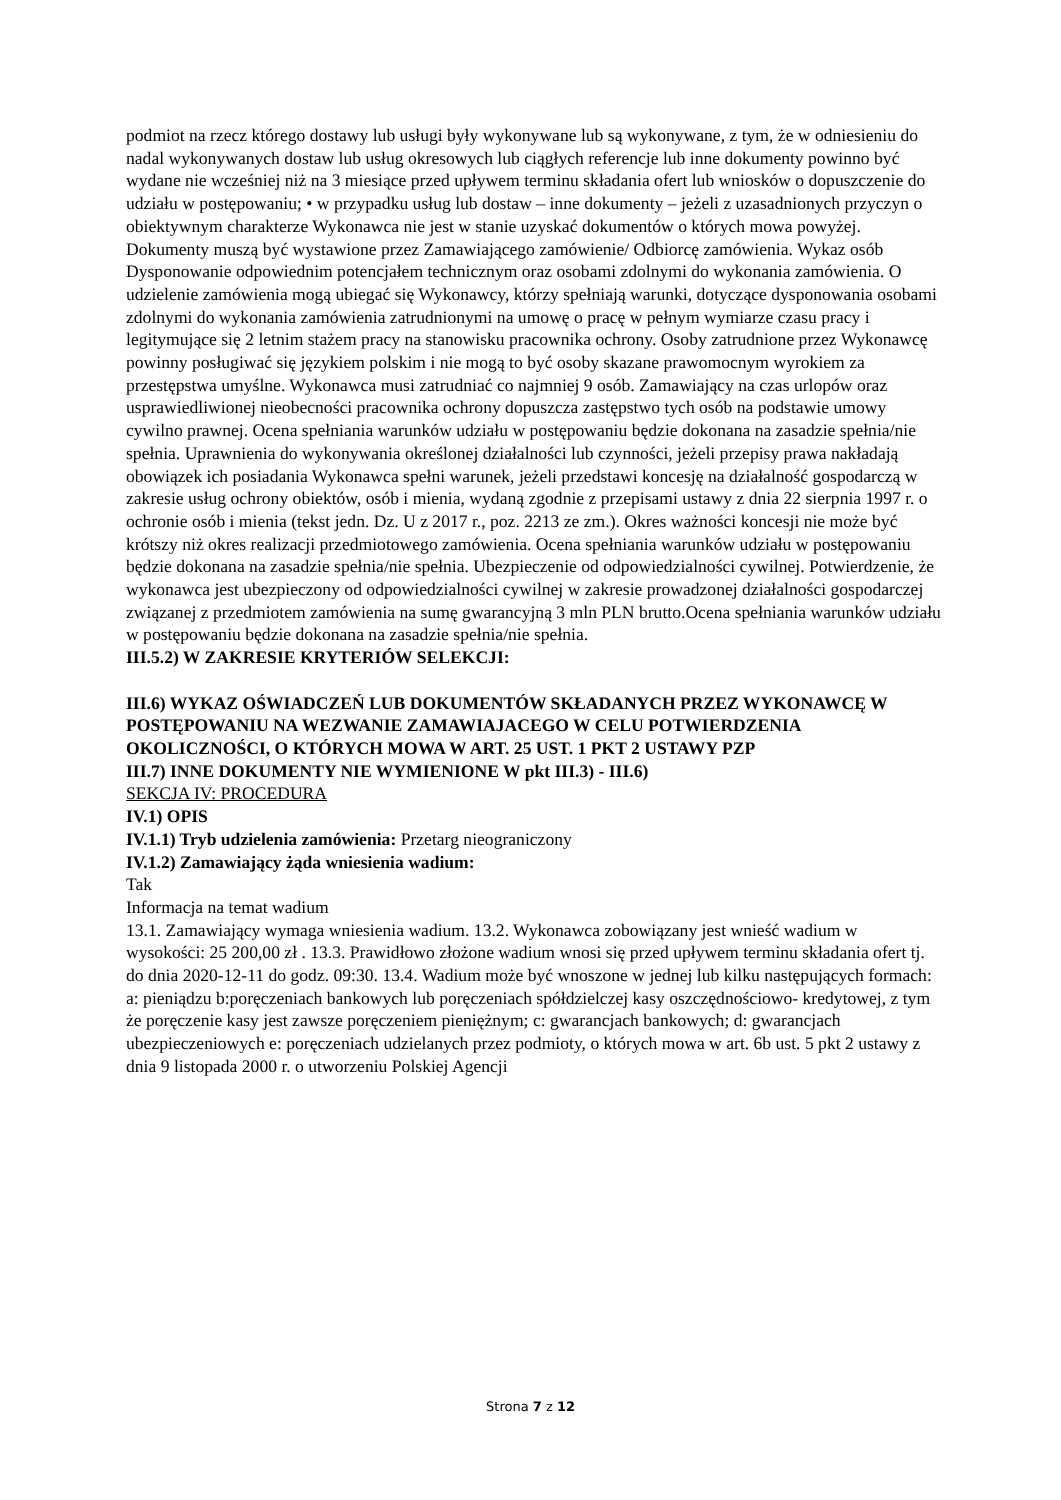podmiot na rzecz którego dostawy lub usługi były wykonywane lub są wykonywane, z tym, że w odniesieniu do nadal wykonywanych dostaw lub usług okresowych lub ciągłych referencje lub inne dokumenty powinno być wydane nie wcześniej niż na 3 miesiące przed upływem terminu składania ofert lub wniosków o dopuszczenie do udziału w postępowaniu; • w przypadku usług lub dostaw – inne dokumenty – jeżeli z uzasadnionych przyczyn o obiektywnym charakterze Wykonawca nie jest w stanie uzyskać dokumentów o których mowa powyżej. Dokumenty muszą być wystawione przez Zamawiającego zamówienie/ Odbiorcę zamówienia. Wykaz osób Dysponowanie odpowiednim potencjałem technicznym oraz osobami zdolnymi do wykonania zamówienia. O udzielenie zamówienia mogą ubiegać się Wykonawcy, którzy spełniają warunki, dotyczące dysponowania osobami zdolnymi do wykonania zamówienia zatrudnionymi na umowę o pracę w pełnym wymiarze czasu pracy i legitymujące się 2 letnim stażem pracy na stanowisku pracownika ochrony. Osoby zatrudnione przez Wykonawcę powinny posługiwać się językiem polskim i nie mogą to być osoby skazane prawomocnym wyrokiem za przestępstwa umyślne. Wykonawca musi zatrudniać co najmniej 9 osób. Zamawiający na czas urlopów oraz usprawiedliwionej nieobecności pracownika ochrony dopuszcza zastępstwo tych osób na podstawie umowy cywilno prawnej. Ocena spełniania warunków udziału w postępowaniu będzie dokonana na zasadzie spełnia/nie spełnia. Uprawnienia do wykonywania określonej działalności lub czynności, jeżeli przepisy prawa nakładają obowiązek ich posiadania Wykonawca spełni warunek, jeżeli przedstawi koncesję na działalność gospodarczą w zakresie usług ochrony obiektów, osób i mienia, wydaną zgodnie z przepisami ustawy z dnia 22 sierpnia 1997 r. o ochronie osób i mienia (tekst jedn. Dz. U z 2017 r., poz. 2213 ze zm.). Okres ważności koncesji nie może być krótszy niż okres realizacji przedmiotowego zamówienia. Ocena spełniania warunków udziału w postępowaniu będzie dokonana na zasadzie spełnia/nie spełnia. Ubezpieczenie od odpowiedzialności cywilnej. Potwierdzenie, że wykonawca jest ubezpieczony od odpowiedzialności cywilnej w zakresie prowadzonej działalności gospodarczej związanej z przedmiotem zamówienia na sumę gwarancyjną 3 mln PLN brutto.Ocena spełniania warunków udziału w postępowaniu będzie dokonana na zasadzie spełnia/nie spełnia.
III.5.2) W ZAKRESIE KRYTERIÓW SELEKCJI:
III.6) WYKAZ OŚWIADCZEŃ LUB DOKUMENTÓW SKŁADANYCH PRZEZ WYKONAWCĘ W POSTĘPOWANIU NA WEZWANIE ZAMAWIAJACEGO W CELU POTWIERDZENIA OKOLICZNOŚCI, O KTÓRYCH MOWA W ART. 25 UST. 1 PKT 2 USTAWY PZP
III.7) INNE DOKUMENTY NIE WYMIENIONE W pkt III.3) - III.6)
SEKCJA IV: PROCEDURA
IV.1) OPIS
IV.1.1) Tryb udzielenia zamówienia: Przetarg nieograniczony
IV.1.2) Zamawiający żąda wniesienia wadium:
Tak
Informacja na temat wadium
13.1. Zamawiający wymaga wniesienia wadium. 13.2. Wykonawca zobowiązany jest wnieść wadium w wysokości: 25 200,00 zł . 13.3. Prawidłowo złożone wadium wnosi się przed upływem terminu składania ofert tj. do dnia 2020-12-11 do godz. 09:30. 13.4. Wadium może być wnoszone w jednej lub kilku następujących formach: a: pieniądzu b:poręczeniach bankowych lub poręczeniach spółdzielczej kasy oszczędnościowo- kredytowej, z tym że poręczenie kasy jest zawsze poręczeniem pieniężnym; c: gwarancjach bankowych; d: gwarancjach ubezpieczeniowych e: poręczeniach udzielanych przez podmioty, o których mowa w art. 6b ust. 5 pkt 2 ustawy z dnia 9 listopada 2000 r. o utworzeniu Polskiej Agencji
Strona 7 z 12